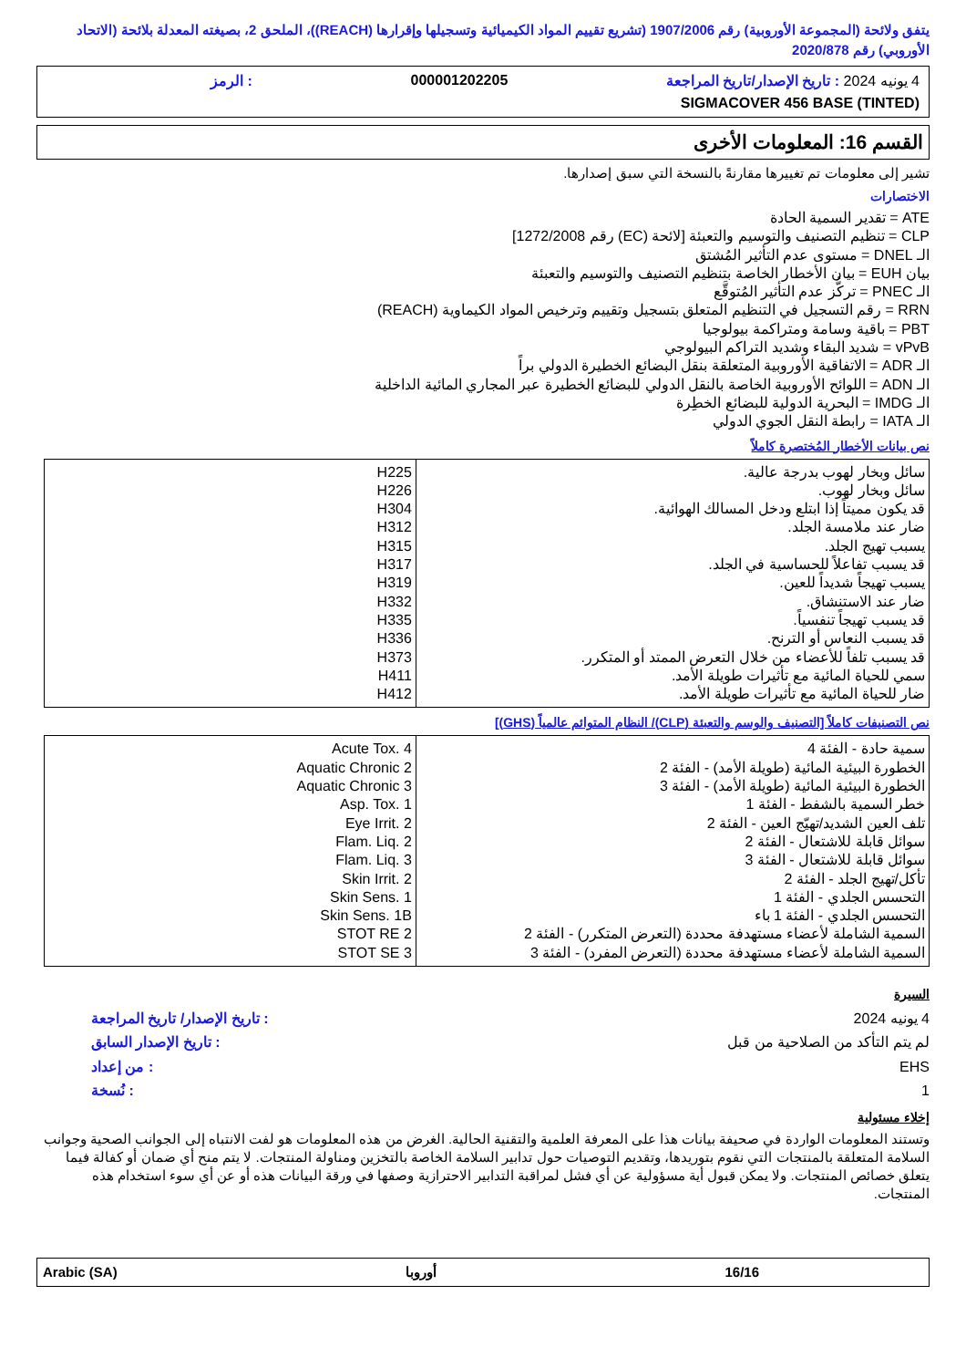يتفق ولائحة (المجموعة الأوروبية) رقم 1907/2006 (تشريع تقييم المواد الكيميائية وتسجيلها وإقرارها (REACH))، الملحق 2، بصيغته المعدلة بلائحة (الاتحاد الأوروبي) رقم 2020/878
4 يونيه 2024 : تاريخ الإصدار/تاريخ المراجعة 000001202205: الرمز
SIGMACOVER 456 BASE (TINTED)
القسم 16: المعلومات الأخرى
تشير إلى معلومات تم تغييرها مقارنةً بالنسخة التي سبق إصدارها.
الاختصارات
ATE = تقدير السمية الحادة
CLP = تنظيم التصنيف والتوسيم والتعبئة [لائحة (EC) رقم 1272/2008]
الـ DNEL = مستوى عدم التأثير المُشتق
بيان EUH = بيان الأخطار الخاصة بتنظيم التصنيف والتوسيم والتعبئة
الـ PNEC = تركُّز عدم التأثير المُتوقَّع
RRN = رقم التسجيل في التنظيم المتعلق بتسجيل وتقييم وترخيص المواد الكيماوية (REACH)
PBT = باقية وسامة ومتراكمة بيولوجيا
vPvB = شديد البقاء وشديد التراكم البيولوجي
الـ ADR = الاتفاقية الأوروبية المتعلقة بنقل البضائع الخطيرة الدولي براً
الـ ADN = اللوائح الأوروبية الخاصة بالنقل الدولي للبضائع الخطيرة عبر المجاري المائية الداخلية
الـ IMDG = البحرية الدولية للبضائع الخطِرة
الـ IATA = رابطة النقل الجوي الدولي
نص بيانات الأخطار المُختصرة كاملاً
| سائل وبخار لهوب بدرجة عالية. سائل وبخار لهوب. قد يكون مميتاً إذا ابتلع ودخل المسالك الهوائية. ضار عند ملامسة الجلد. يسبب تهيج الجلد. قد يسبب تفاعلاً للحساسية في الجلد. يسبب تهيجاً شديداً للعين. ضار عند الاستنشاق. قد يسبب تهيجاً تنفسياً. قد يسبب النعاس أو الترنح. قد يسبب تلفاً للأعضاء من خلال التعرض الممتد أو المتكرر. سمي للحياة المائية مع تأثيرات طويلة الأمد. ضار للحياة المائية مع تأثيرات طويلة الأمد. | H225 H226 H304 H312 H315 H317 H319 H332 H335 H336 H373 H411 H412 |
نص التصنيفات كاملاً [التصنيف والوسم والتعبئة (CLP)/ النظام المتوائم عالمياً (GHS)]
| سمية حادة - الفئة 4 الخطورة البيئية المائية (طويلة الأمد) - الفئة 2 الخطورة البيئية المائية (طويلة الأمد) - الفئة 3 خطر السمية بالشفط - الفئة 1 تلف العين الشديد/تهيّج العين - الفئة 2 سوائل قابلة للاشتعال - الفئة 2 سوائل قابلة للاشتعال - الفئة 3 تأكل/تهيج الجلد - الفئة 2 التحسس الجلدي - الفئة 1 التحسس الجلدي - الفئة 1 باء السمية الشاملة لأعضاء مستهدفة محددة (التعرض المتكرر) - الفئة 2 السمية الشاملة لأعضاء مستهدفة محددة (التعرض المفرد) - الفئة 3 | Acute Tox. 4 Aquatic Chronic 2 Aquatic Chronic 3 Asp. Tox. 1 Eye Irrit. 2 Flam. Liq. 2 Flam. Liq. 3 Skin Irrit. 2 Skin Sens. 1 Skin Sens. 1B STOT RE 2 STOT SE 3 |
السيرة
| 4 يونيه 2024 | : تاريخ الإصدار/ تاريخ المراجعة |
| لم يتم التأكد من الصلاحية من قبل | : تاريخ الإصدار السابق |
| EHS | : من إعداد |
| 1 | : نُسخة |
إخلاء مسئولية
وتستند المعلومات الواردة في صحيفة بيانات هذا على المعرفة العلمية والتقنية الحالية. الغرض من هذه المعلومات هو لفت الانتباه إلى الجوانب الصحية وجوانب السلامة المتعلقة بالمنتجات التي نقوم بتوريدها، وتقديم التوصيات حول تدابير السلامة الخاصة بالتخزين ومناولة المنتجات. لا يتم منح أي ضمان أو كفالة فيما يتعلق خصائص المنتجات. ولا يمكن قبول أية مسؤولية عن أي فشل لمراقبة التدابير الاحترازية وصفها في ورقة البيانات هذه أو عن أي سوء استخدام هذه المنتجات.
16/16 أوروبا Arabic (SA)